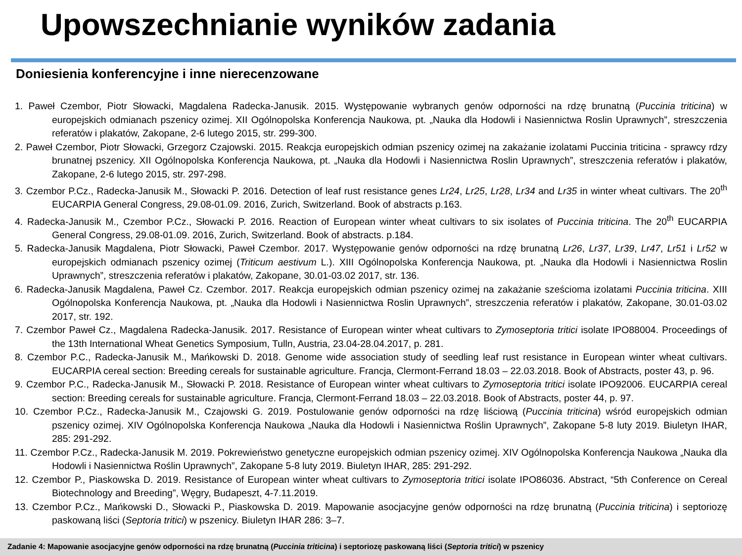Upowszechnianie wyników zadania
Doniesienia konferencyjne i inne nierecenzowane
1. Paweł Czembor, Piotr Słowacki, Magdalena Radecka-Janusik. 2015. Występowanie wybranych genów odporności na rdzę brunatną (Puccinia triticina) w europejskich odmianach pszenicy ozimej. XII Ogólnopolska Konferencja Naukowa, pt. „Nauka dla Hodowli i Nasiennictwa Roslin Uprawnych”, streszczenia referatów i plakatów, Zakopane, 2-6 lutego 2015, str. 299-300.
2. Paweł Czembor, Piotr Słowacki, Grzegorz Czajowski. 2015. Reakcja europejskich odmian pszenicy ozimej na zakażanie izolatami Puccinia triticina - sprawcy rdzy brunatnej pszenicy. XII Ogólnopolska Konferencja Naukowa, pt. „Nauka dla Hodowli i Nasiennictwa Roslin Uprawnych”, streszczenia referatów i plakatów, Zakopane, 2-6 lutego 2015, str. 297-298.
3. Czembor P.Cz., Radecka-Janusik M., Słowacki P. 2016. Detection of leaf rust resistance genes Lr24, Lr25, Lr28, Lr34 and Lr35 in winter wheat cultivars. The 20<sup>th</sup> EUCARPIA General Congress, 29.08-01.09. 2016, Zurich, Switzerland. Book of abstracts p.163.
4. Radecka-Janusik M., Czembor P.Cz., Słowacki P. 2016. Reaction of European winter wheat cultivars to six isolates of Puccinia triticina. The 20<sup>th</sup> EUCARPIA General Congress, 29.08-01.09. 2016, Zurich, Switzerland. Book of abstracts. p.184.
5. Radecka-Janusik Magdalena, Piotr Słowacki, Paweł Czembor. 2017. Występowanie genów odporności na rdzę brunatną Lr26, Lr37, Lr39, Lr47, Lr51 i Lr52 w europejskich odmianach pszenicy ozimej (Triticum aestivum L.). XIII Ogólnopolska Konferencja Naukowa, pt. „Nauka dla Hodowli i Nasiennictwa Roslin Uprawnych”, streszczenia referatów i plakatów, Zakopane, 30.01-03.02 2017, str. 136.
6. Radecka-Janusik Magdalena, Paweł Cz. Czembor. 2017. Reakcja europejskich odmian pszenicy ozimej na zakażanie sześcioma izolatami Puccinia triticina. XIII Ogólnopolska Konferencja Naukowa, pt. „Nauka dla Hodowli i Nasiennictwa Roslin Uprawnych”, streszczenia referatów i plakatów, Zakopane, 30.01-03.02 2017, str. 192.
7. Czembor Paweł Cz., Magdalena Radecka-Janusik. 2017. Resistance of European winter wheat cultivars to Zymoseptoria tritici isolate IPO88004. Proceedings of the 13th International Wheat Genetics Symposium, Tulln, Austria, 23.04-28.04.2017, p. 281.
8. Czembor P.C., Radecka-Janusik M., Mańkowski D. 2018. Genome wide association study of seedling leaf rust resistance in European winter wheat cultivars. EUCARPIA cereal section: Breeding cereals for sustainable agriculture. Francja, Clermont-Ferrand 18.03 – 22.03.2018. Book of Abstracts, poster 43, p. 96.
9. Czembor P.C., Radecka-Janusik M., Słowacki P. 2018. Resistance of European winter wheat cultivars to Zymoseptoria tritici isolate IPO92006. EUCARPIA cereal section: Breeding cereals for sustainable agriculture. Francja, Clermont-Ferrand 18.03 – 22.03.2018. Book of Abstracts, poster 44, p. 97.
10. Czembor P.Cz., Radecka-Janusik M., Czajowski G. 2019. Postulowanie genów odporności na rdzę liściową (Puccinia triticina) wśród europejskich odmian pszenicy ozimej. XIV Ogólnopolska Konferencja Naukowa „Nauka dla Hodowli i Nasiennictwa Roślin Uprawnych”, Zakopane 5-8 luty 2019. Biuletyn IHAR, 285: 291-292.
11. Czembor P.Cz., Radecka-Janusik M. 2019. Pokrewieństwo genetyczne europejskich odmian pszenicy ozimej. XIV Ogólnopolska Konferencja Naukowa „Nauka dla Hodowli i Nasiennictwa Roślin Uprawnych”, Zakopane 5-8 luty 2019. Biuletyn IHAR, 285: 291-292.
12. Czembor P., Piaskowska D. 2019. Resistance of European winter wheat cultivars to Zymoseptoria tritici isolate IPO86036. Abstract, “5th Conference on Cereal Biotechnology and Breeding”, Węgry, Budapeszt, 4-7.11.2019.
13. Czembor P.Cz., Mańkowski D., Słowacki P., Piaskowska D. 2019. Mapowanie asocjacyjne genów odporności na rdzę brunatną (Puccinia triticina) i septoriozę paskowaną liści (Septoria tritici) w pszenicy. Biuletyn IHAR 286: 3–7.
Zadanie 4: Mapowanie asocjacyjne genów odporności na rdzę brunatną (Puccinia triticina) i septoriozę paskowaną liści (Septoria tritici) w pszenicy